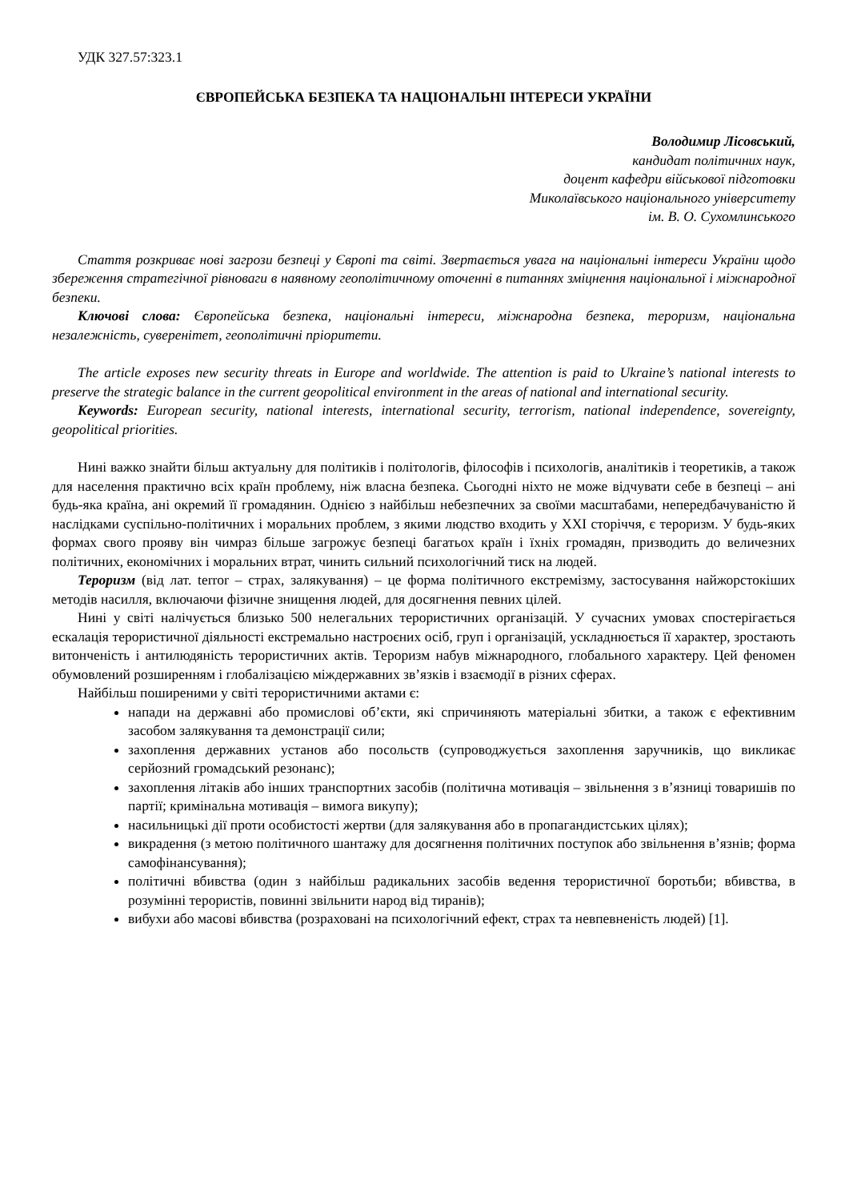УДК 327.57:323.1
ЄВРОПЕЙСЬКА БЕЗПЕКА ТА НАЦІОНАЛЬНІ ІНТЕРЕСИ УКРАЇНИ
Володимир Лісовський,
кандидат політичних наук,
доцент кафедри військової підготовки
Миколаївського національного університету
ім. В. О. Сухомлинського
Стаття розкриває нові загрози безпеці у Європі та світі. Звертається увага на національні інтереси України щодо збереження стратегічної рівноваги в наявному геополітичному оточенні в питаннях зміцнення національної і міжнародної безпеки.
Ключові слова: Європейська безпека, національні інтереси, міжнародна безпека, тероризм, національна незалежність, суверенітет, геополітичні пріоритети.
The article exposes new security threats in Europe and worldwide. The attention is paid to Ukraine’s national interests to preserve the strategic balance in the current geopolitical environment in the areas of national and international security.
Keywords: European security, national interests, international security, terrorism, national independence, sovereignty, geopolitical priorities.
Нині важко знайти більш актуальну для політиків і політологів, філософів і психологів, аналітиків і теоретиків, а також для населення практично всіх країн проблему, ніж власна безпека. Сьогодні ніхто не може відчувати себе в безпеці – ані будь-яка країна, ані окремий її громадянин. Однією з найбільш небезпечних за своїми масштабами, непередбачуваністю й наслідками суспільно-політичних і моральних проблем, з якими людство входить у XXI сторіччя, є тероризм. У будь-яких формах свого прояву він чимраз більше загрожує безпеці багатьох країн і їхніх громадян, призводить до величезних політичних, економічних і моральних втрат, чинить сильний психологічний тиск на людей.
Тероризм (від лат. terror – страх, залякування) – це форма політичного екстремізму, застосування найжорстокіших методів насилля, включаючи фізичне знищення людей, для досягнення певних цілей.
Нині у світі налічується близько 500 нелегальних терористичних організацій. У сучасних умовах спостерігається ескалація терористичної діяльності екстремально настроєних осіб, груп і організацій, ускладнюється її характер, зростають витонченість і антилюдяність терористичних актів. Тероризм набув міжнародного, глобального характеру. Цей феномен обумовлений розширенням і глобалізацією міждержавних зв’язків і взаємодії в різних сферах.
Найбільш поширеними у світі терористичними актами є:
напади на державні або промислові об’єкти, які спричиняють матеріальні збитки, а також є ефективним засобом залякування та демонстрації сили;
захоплення державних установ або посольств (супроводжується захоплення заручників, що викликає серйозний громадський резонанс);
захоплення літаків або інших транспортних засобів (політична мотивація – звільнення з в’язниці товаришів по партії; кримінальна мотивація – вимога викупу);
насильницькі дії проти особистості жертви (для залякування або в пропагандистських цілях);
викрадення (з метою політичного шантажу для досягнення політичних поступок або звільнення в’язнів; форма самофінансування);
політичні вбивства (один з найбільш радикальних засобів ведення терористичної боротьби; вбивства, в розумінні терористів, повинні звільнити народ від тиранів);
вибухи або масові вбивства (розраховані на психологічний ефект, страх та невпевненість людей) [1].